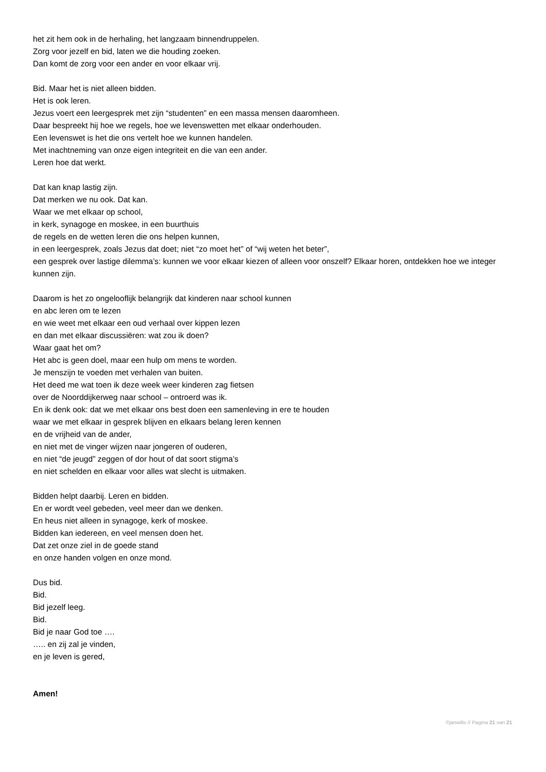het zit hem ook in de herhaling, het langzaam binnendruppelen.
Zorg voor jezelf en bid, laten we die houding zoeken.
Dan komt de zorg voor een ander en voor elkaar vrij.
Bid. Maar het is niet alleen bidden.
Het is ook leren.
Jezus voert een leergesprek met zijn “studenten” en een massa mensen daaromheen.
Daar bespreekt hij hoe we regels, hoe we levenswetten met elkaar onderhouden.
Een levenswet is het die ons vertelt hoe we kunnen handelen.
Met inachtneming van onze eigen integriteit en die van een ander.
Leren hoe dat werkt.
Dat kan knap lastig zijn.
Dat merken we nu ook. Dat kan.
Waar we met elkaar op school,
in kerk, synagoge en moskee, in een buurthuis
de regels en de wetten leren die ons helpen kunnen,
in een leergesprek, zoals Jezus dat doet; niet “zo moet het” of “wij weten het beter”,
een gesprek over lastige dilemma’s: kunnen we voor elkaar kiezen of alleen voor onszelf? Elkaar horen, ontdekken hoe we integer kunnen zijn.
Daarom is het zo ongelooflijk belangrijk dat kinderen naar school kunnen
en abc leren om te lezen
en wie weet met elkaar een oud verhaal over kippen lezen
en dan met elkaar discussiëren: wat zou ik doen?
Waar gaat het om?
Het abc is geen doel, maar een hulp om mens te worden.
Je menszijn te voeden met verhalen van buiten.
Het deed me wat toen ik deze week weer kinderen zag fietsen
over de Noorddijkerweg naar school – ontroerd was ik.
En ik denk ook: dat we met elkaar ons best doen een samenleving in ere te houden
waar we met elkaar in gesprek blijven en elkaars belang leren kennen
en de vrijheid van de ander,
en niet met de vinger wijzen naar jongeren of ouderen,
en niet “de jeugd” zeggen of dor hout of dat soort stigma’s
en niet schelden en elkaar voor alles wat slecht is uitmaken.
Bidden helpt daarbij. Leren en bidden.
En er wordt veel gebeden, veel meer dan we denken.
En heus niet alleen in synagoge, kerk of moskee.
Bidden kan iedereen, en veel mensen doen het.
Dat zet onze ziel in de goede stand
en onze handen volgen en onze mond.
Dus bid.
Bid.
Bid jezelf leeg.
Bid.
Bid je naar God toe ….
….. en zij zal je vinden,
en je leven is gered,
Amen!
©janwilts // Pagina 21 van 21